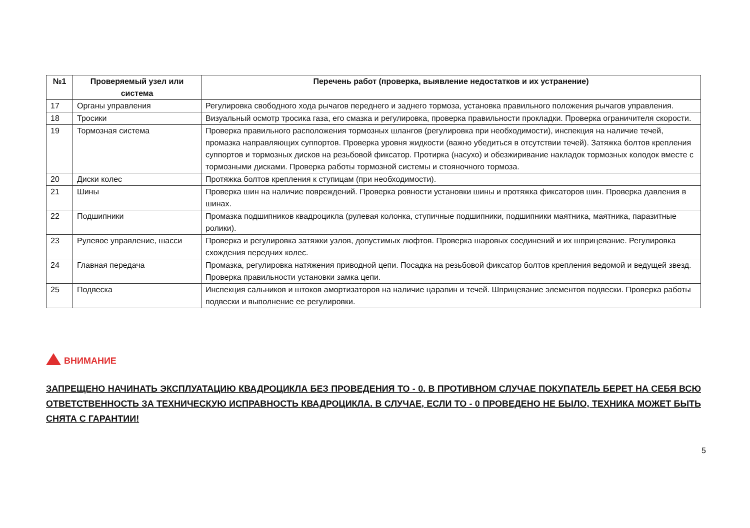| №1 | Проверяемый узел или система | Перечень работ (проверка, выявление недостатков и их устранение) |
| --- | --- | --- |
| 17 | Органы управления | Регулировка свободного хода рычагов переднего и заднего тормоза, установка правильного положения рычагов управления. |
| 18 | Тросики | Визуальный осмотр тросика газа, его смазка и регулировка, проверка правильности прокладки. Проверка ограничителя скорости. |
| 19 | Тормозная система | Проверка правильного расположения тормозных шлангов (регулировка при необходимости), инспекция на наличие течей, промазка направляющих суппортов. Проверка уровня жидкости (важно убедиться в отсутствии течей). Затяжка болтов крепления суппортов и тормозных дисков на резьбовой фиксатор. Протирка (насухо) и обезжиривание накладок тормозных колодок вместе с тормозными дисками. Проверка работы тормозной системы и стояночного тормоза. |
| 20 | Диски колес | Протяжка болтов крепления к ступицам (при необходимости). |
| 21 | Шины | Проверка шин на наличие повреждений. Проверка ровности установки шины и протяжка фиксаторов шин. Проверка давления в шинах. |
| 22 | Подшипники | Промазка подшипников квадроцикла (рулевая колонка, ступичные подшипники, подшипники маятника, маятника, паразитные ролики). |
| 23 | Рулевое управление, шасси | Проверка и регулировка затяжки узлов, допустимых люфтов. Проверка шаровых соединений и их шприцевание. Регулировка схождения передних колес. |
| 24 | Главная передача | Промазка, регулировка натяжения приводной цепи. Посадка на резьбовой фиксатор болтов крепления ведомой и ведущей звезд. Проверка правильности установки замка цепи. |
| 25 | Подвеска | Инспекция сальников и штоков амортизаторов на наличие царапин и течей. Шприцевание элементов подвески. Проверка работы подвески и выполнение ее регулировки. |
ВНИМАНИЕ
ЗАПРЕЩЕНО НАЧИНАТЬ ЭКСПЛУАТАЦИЮ КВАДРОЦИКЛА БЕЗ ПРОВЕДЕНИЯ ТО - 0. В ПРОТИВНОМ СЛУЧАЕ ПОКУПАТЕЛЬ БЕРЕТ НА СЕБЯ ВСЮ ОТВЕТСТВЕННОСТЬ ЗА ТЕХНИЧЕСКУЮ ИСПРАВНОСТЬ КВАДРОЦИКЛА. В СЛУЧАЕ, ЕСЛИ ТО - 0 ПРОВЕДЕНО НЕ БЫЛО, ТЕХНИКА МОЖЕТ БЫТЬ СНЯТА С ГАРАНТИИ!
5